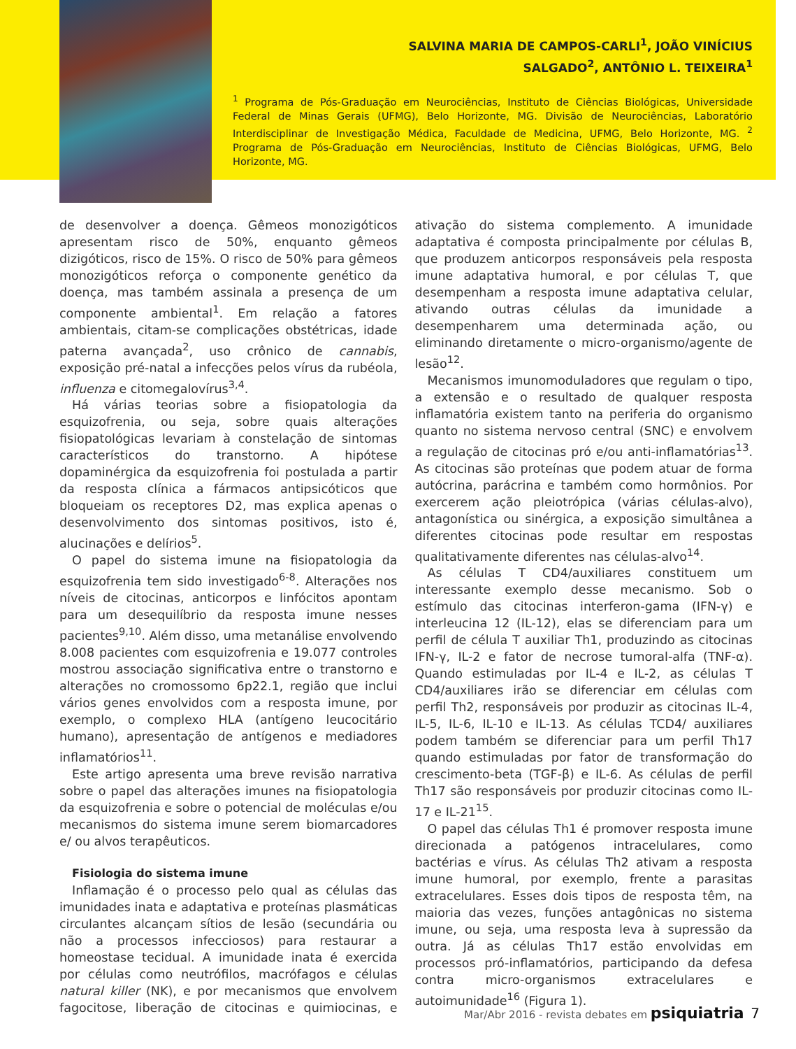SALVINA MARIA DE CAMPOS-CARLI<sup>1</sup>, JOÃO VINÍCIUS
SALGADO<sup>2</sup>, ANTÔNIO L. TEIXEIRA<sup>1</sup>
<sup>1</sup> Programa de Pós-Graduação em Neurociências, Instituto de Ciências Biológicas, Universidade Federal de Minas Gerais (UFMG), Belo Horizonte, MG. Divisão de Neurociências, Laboratório Interdisciplinar de Investigação Médica, Faculdade de Medicina, UFMG, Belo Horizonte, MG. <sup>2</sup> Programa de Pós-Graduação em Neurociências, Instituto de Ciências Biológicas, UFMG, Belo Horizonte, MG.
de desenvolver a doença. Gêmeos monozigóticos apresentam risco de 50%, enquanto gêmeos dizigóticos, risco de 15%. O risco de 50% para gêmeos monozigóticos reforça o componente genético da doença, mas também assinala a presença de um componente ambiental<sup>1</sup>. Em relação a fatores ambientais, citam-se complicações obstétricas, idade paterna avançada<sup>2</sup>, uso crônico de cannabis, exposição pré-natal a infecções pelos vírus da rubéola, influenza e citomegalovírus<sup>3,4</sup>.
Há várias teorias sobre a fisiopatologia da esquizofrenia, ou seja, sobre quais alterações fisiopatológicas levariam à constelação de sintomas característicos do transtorno. A hipótese dopaminérgica da esquizofrenia foi postulada a partir da resposta clínica a fármacos antipsicóticos que bloqueiam os receptores D2, mas explica apenas o desenvolvimento dos sintomas positivos, isto é, alucinações e delírios<sup>5</sup>.
O papel do sistema imune na fisiopatologia da esquizofrenia tem sido investigado<sup>6-8</sup>. Alterações nos níveis de citocinas, anticorpos e linfócitos apontam para um desequilíbrio da resposta imune nesses pacientes<sup>9,10</sup>. Além disso, uma metanálise envolvendo 8.008 pacientes com esquizofrenia e 19.077 controles mostrou associação significativa entre o transtorno e alterações no cromossomo 6p22.1, região que inclui vários genes envolvidos com a resposta imune, por exemplo, o complexo HLA (antígeno leucocitário humano), apresentação de antígenos e mediadores inflamatórios<sup>11</sup>.
Este artigo apresenta uma breve revisão narrativa sobre o papel das alterações imunes na fisiopatologia da esquizofrenia e sobre o potencial de moléculas e/ou mecanismos do sistema imune serem biomarcadores e/ ou alvos terapêuticos.
Fisiologia do sistema imune
Inflamação é o processo pelo qual as células das imunidades inata e adaptativa e proteínas plasmáticas circulantes alcançam sítios de lesão (secundária ou não a processos infecciosos) para restaurar a homeostase tecidual. A imunidade inata é exercida por células como neutrófilos, macrófagos e células natural killer (NK), e por mecanismos que envolvem fagocitose, liberação de citocinas e quimiocinas, e ativação do sistema complemento. A imunidade adaptativa é composta principalmente por células B, que produzem anticorpos responsáveis pela resposta imune adaptativa humoral, e por células T, que desempenham a resposta imune adaptativa celular, ativando outras células da imunidade a desempenharem uma determinada ação, ou eliminando diretamente o micro-organismo/agente de lesão<sup>12</sup>.
Mecanismos imunomoduladores que regulam o tipo, a extensão e o resultado de qualquer resposta inflamatória existem tanto na periferia do organismo quanto no sistema nervoso central (SNC) e envolvem a regulação de citocinas pró e/ou anti-inflamatórias<sup>13</sup>. As citocinas são proteínas que podem atuar de forma autócrina, parácrina e também como hormônios. Por exercerem ação pleiotrópica (várias células-alvo), antagonística ou sinérgica, a exposição simultânea a diferentes citocinas pode resultar em respostas qualitativamente diferentes nas células-alvo<sup>14</sup>.
As células T CD4/auxiliares constituem um interessante exemplo desse mecanismo. Sob o estímulo das citocinas interferon-gama (IFN-γ) e interleucina 12 (IL-12), elas se diferenciam para um perfil de célula T auxiliar Th1, produzindo as citocinas IFN-γ, IL-2 e fator de necrose tumoral-alfa (TNF-α). Quando estimuladas por IL-4 e IL-2, as células T CD4/auxiliares irão se diferenciar em células com perfil Th2, responsáveis por produzir as citocinas IL-4, IL-5, IL-6, IL-10 e IL-13. As células TCD4/ auxiliares podem também se diferenciar para um perfil Th17 quando estimuladas por fator de transformação do crescimento-beta (TGF-β) e IL-6. As células de perfil Th17 são responsáveis por produzir citocinas como IL-17 e IL-21<sup>15</sup>.
O papel das células Th1 é promover resposta imune direcionada a patógenos intracelulares, como bactérias e vírus. As células Th2 ativam a resposta imune humoral, por exemplo, frente a parasitas extracelulares. Esses dois tipos de resposta têm, na maioria das vezes, funções antagônicas no sistema imune, ou seja, uma resposta leva à supressão da outra. Já as células Th17 estão envolvidas em processos pró-inflamatórios, participando da defesa contra micro-organismos extracelulares e autoimunidade<sup>16</sup> (Figura 1).
Mar/Abr 2016 - revista debates em psiquiatria 7